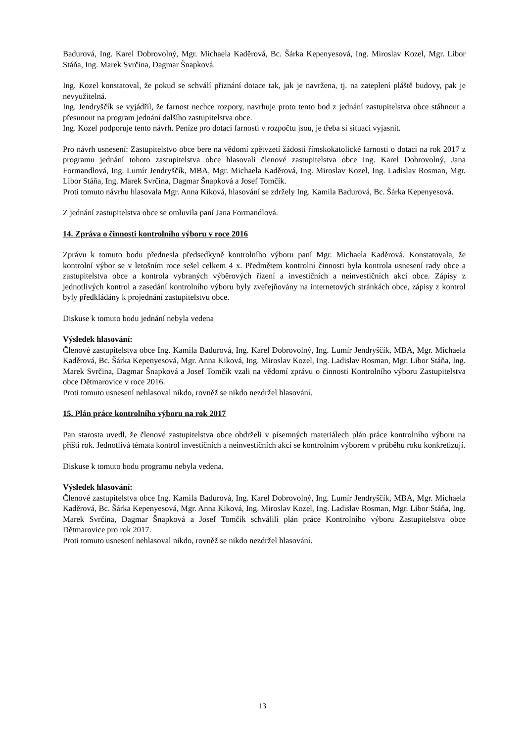Badurová, Ing. Karel Dobrovolný, Mgr. Michaela Kaděrová, Bc. Šárka Kepenyesová, Ing. Miroslav Kozel, Mgr. Libor Stáňa, Ing. Marek Svrčina, Dagmar Šnapková.
Ing. Kozel konstatoval, že pokud se schválí přiznání dotace tak, jak je navržena, tj. na zateplení pláště budovy, pak je nevyužitelná.
Ing. Jendryščík se vyjádřil, že farnost nechce rozpory, navrhuje proto tento bod z jednání zastupitelstva obce stáhnout a přesunout na program jednání dalšího zastupitelstva obce.
Ing. Kozel podporuje tento návrh. Peníze pro dotaci farnosti v rozpočtu jsou, je třeba si situaci vyjasnit.
Pro návrh usnesení: Zastupitelstvo obce bere na vědomí zpětvzetí žádosti římskokatolické farnosti o dotaci na rok 2017 z programu jednání tohoto zastupitelstva obce hlasovali členové zastupitelstva obce Ing. Karel Dobrovolný, Jana Formandlová, Ing. Lumír Jendryščík, MBA, Mgr. Michaela Kaděrová, Ing. Miroslav Kozel, Ing. Ladislav Rosman, Mgr. Libor Stáňa, Ing. Marek Svrčina, Dagmar Šnapková a Josef Tomčík.
Proti tomuto návrhu hlasovala Mgr. Anna Kiková, hlasování se zdržely Ing. Kamila Badurová, Bc. Šárka Kepenyesová.
Z jednání zastupitelstva obce se omluvila paní Jana Formandlová.
14. Zpráva o činnosti kontrolního výboru v roce 2016
Zprávu k tomuto bodu přednesla předsedkyně kontrolního výboru paní Mgr. Michaela Kaděrová. Konstatovala, že kontrolní výbor se v letošním roce sešel celkem 4 x. Předmětem kontrolní činnosti byla kontrola usnesení rady obce a zastupitelstva obce a kontrola vybraných výběrových řízení a investičních a neinvestičních akcí obce. Zápisy z jednotlivých kontrol a zasedání kontrolního výboru byly zveřejňovány na internetových stránkách obce, zápisy z kontrol byly předkládány k projednání zastupitelstvu obce.
Diskuse k tomuto bodu jednání nebyla vedena
Výsledek hlasování:
Členové zastupitelstva obce Ing. Kamila Badurová, Ing. Karel Dobrovolný, Ing. Lumír Jendryščík, MBA, Mgr. Michaela Kaděrová, Bc. Šárka Kepenyesová, Mgr. Anna Kiková, Ing. Miroslav Kozel, Ing. Ladislav Rosman, Mgr. Libor Stáňa, Ing. Marek Svrčina, Dagmar Šnapková a Josef Tomčík vzali na vědomí zprávu o činnosti Kontrolního výboru Zastupitelstva obce Dětmarovice v roce 2016.
Proti tomuto usnesení nehlasoval nikdo, rovněž se nikdo nezdržel hlasování.
15. Plán práce kontrolního výboru na rok 2017
Pan starosta uvedl, že členové zastupitelstva obce obdrželi v písemných materiálech plán práce kontrolního výboru na příští rok. Jednotlivá témata kontrol investičních a neinvestičních akcí se kontrolním výborem v průběhu roku konkretizují.
Diskuse k tomuto bodu programu nebyla vedena.
Výsledek hlasování:
Členové zastupitelstva obce Ing. Kamila Badurová, Ing. Karel Dobrovolný, Ing. Lumír Jendryščík, MBA, Mgr. Michaela Kaděrová, Bc. Šárka Kepenyesová, Mgr. Anna Kiková, Ing. Miroslav Kozel, Ing. Ladislav Rosman, Mgr. Libor Stáňa, Ing. Marek Svrčina, Dagmar Šnapková a Josef Tomčík schválili plán práce Kontrolního výboru Zastupitelstva obce Dětmarovice pro rok 2017.
Proti tomuto usnesení nehlasoval nikdo, rovněž se nikdo nezdržel hlasování.
13